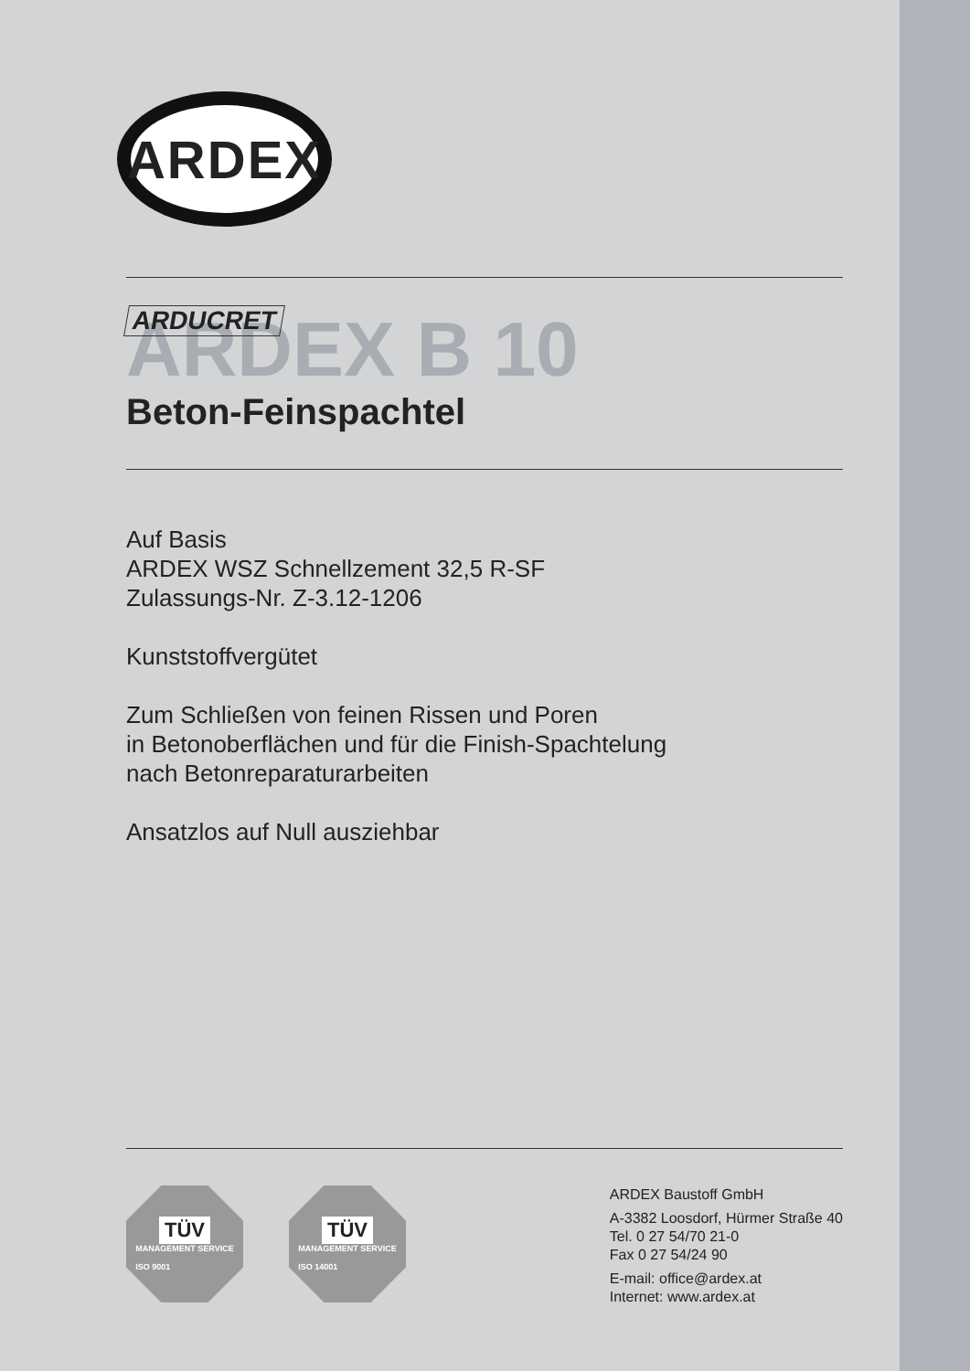ARDEX
ARDUCRET
ARDEX B 10
Beton-Feinspachtel
Auf Basis
ARDEX WSZ Schnellzement 32,5 R-SF
Zulassungs-Nr. Z-3.12-1206
Kunststoffvergütet
Zum Schließen von feinen Rissen und Poren
in Betonoberflächen und für die Finish-Spachtelung
nach Betonreparaturarbeiten
Ansatzlos auf Null ausziehbar
TÜV
MANAGEMENT SERVICE
ISO 9001
TÜV
MANAGEMENT SERVICE
ISO 14001
ARDEX Baustoff GmbH
A-3382 Loosdorf, Hürmer Straße 40
Tel. 0 27 54/70 21-0
Fax 0 27 54/24 90
E-mail: office@ardex.at
Internet: www.ardex.at